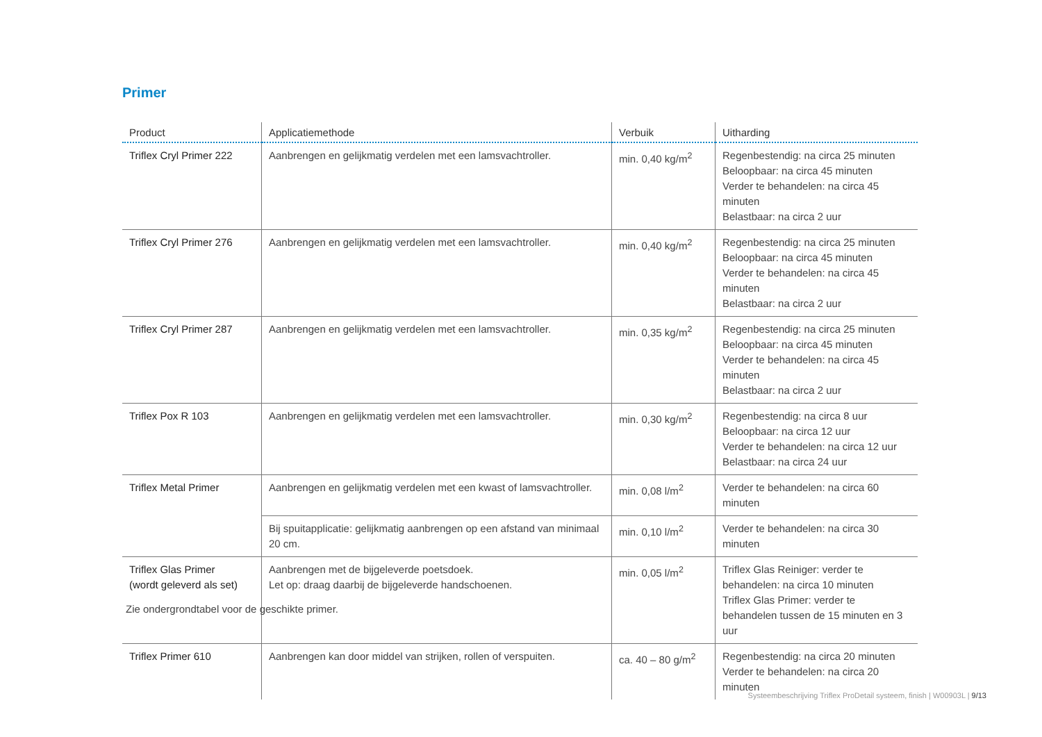Primer
| Product | Applicatiemethode | Verbuik | Uitharding |
| --- | --- | --- | --- |
| Triflex Cryl Primer 222 | Aanbrengen en gelijkmatig verdelen met een lamsvachtroller. | min. 0,40 kg/m<sup>2</sup> | Regenbestendig: na circa 25 minuten Beloopbaar: na circa 45 minuten Verder te behandelen: na circa 45 minuten Belastbaar: na circa 2 uur |
| Triflex Cryl Primer 276 | Aanbrengen en gelijkmatig verdelen met een lamsvachtroller. | min. 0,40 kg/m<sup>2</sup> | Regenbestendig: na circa 25 minuten Beloopbaar: na circa 45 minuten Verder te behandelen: na circa 45 minuten Belastbaar: na circa 2 uur |
| Triflex Cryl Primer 287 | Aanbrengen en gelijkmatig verdelen met een lamsvachtroller. | min. 0,35 kg/m<sup>2</sup> | Regenbestendig: na circa 25 minuten Beloopbaar: na circa 45 minuten Verder te behandelen: na circa 45 minuten Belastbaar: na circa 2 uur |
| Triflex Pox R 103 | Aanbrengen en gelijkmatig verdelen met een lamsvachtroller. | min. 0,30 kg/m<sup>2</sup> | Regenbestendig: na circa 8 uur Beloopbaar: na circa 12 uur Verder te behandelen: na circa 12 uur Belastbaar: na circa 24 uur |
| Triflex Metal Primer | Aanbrengen en gelijkmatig verdelen met een kwast of lamsvachtroller. | min. 0,08 l/m<sup>2</sup> | Verder te behandelen: na circa 60 minuten |
| | Bij spuitapplicatie: gelijkmatig aanbrengen op een afstand van minimaal 20 cm. | min. 0,10 l/m<sup>2</sup> | Verder te behandelen: na circa 30 minuten |
| Triflex Glas Primer (wordt geleverd als set) | Aanbrengen met de bijgeleverde poetsdoek. Let op: draag daarbij de bijgeleverde handschoenen. | min. 0,05 l/m<sup>2</sup> | Triflex Glas Reiniger: verder te behandelen: na circa 10 minuten Triflex Glas Primer: verder te behandelen tussen de 15 minuten en 3 uur |
| Triflex Primer 610 | Aanbrengen kan door middel van strijken, rollen of verspuiten. | ca. 40 – 80 g/m<sup>2</sup> | Regenbestendig: na circa 20 minuten Verder te behandelen: na circa 20 minuten |
Zie ondergrondtabel voor de geschikte primer.
Systeembeschrijving Triflex ProDetail systeem, finish | W00903L | 9/13